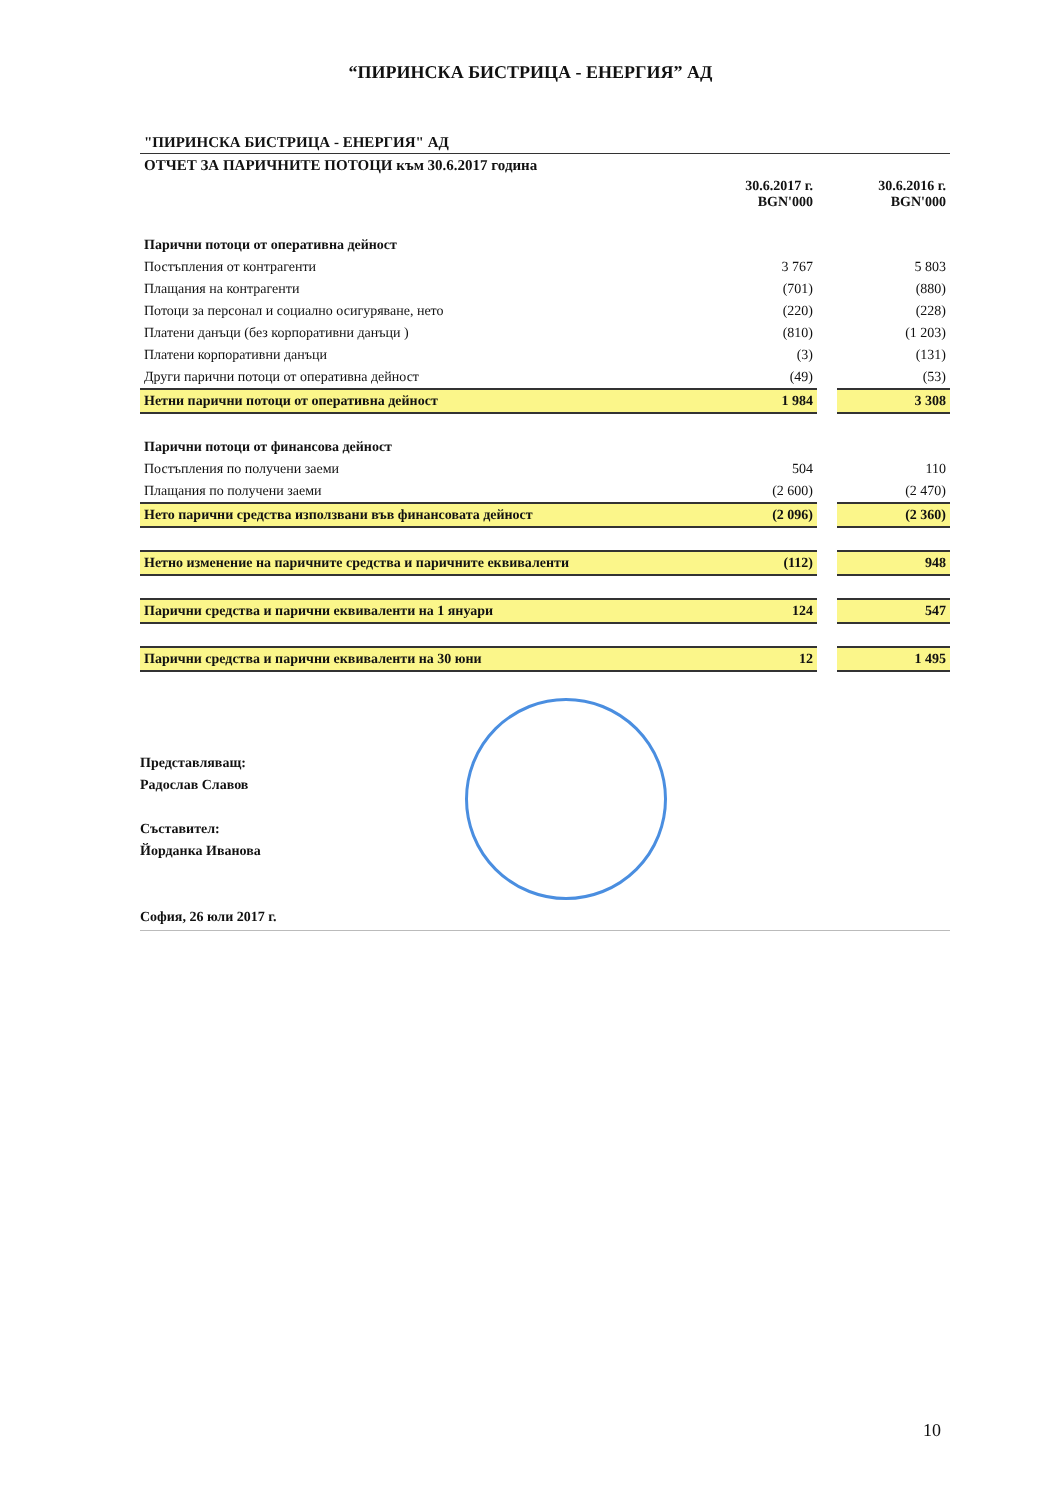“ПИРИНСКА БИСТРИЦА - ЕНЕРГИЯ” АД
| "ПИРИНСКА БИСТРИЦА - ЕНЕРГИЯ" АД | | | |
| ОТЧЕТ ЗА ПАРИЧНИТЕ ПОТОЦИ към 30.6.2017 година | | | |
| | 30.6.2017 г. BGN'000 | | 30.6.2016 г. BGN'000 |
| Парични потоци от оперативна дейност | | | |
| Постъпления от контрагенти | 3 767 | | 5 803 |
| Плащания на контрагенти | (701) | | (880) |
| Потоци за персонал и социално осигуряване, нето | (220) | | (228) |
| Платени данъци (без корпоративни данъци ) | (810) | | (1 203) |
| Платени корпоративни данъци | (3) | | (131) |
| Други парични потоци от оперативна дейност | (49) | | (53) |
| Нетни парични потоци от оперативна дейност | 1 984 | | 3 308 |
| Парични потоци от финансова дейност | | | |
| Постъпления по получени заеми | 504 | | 110 |
| Плащания по получени заеми | (2 600) | | (2 470) |
| Нето парични средства използвани във финансовата дейност | (2 096) | | (2 360) |
| Нетно изменение на паричните средства и паричните еквиваленти | (112) | | 948 |
| Парични средства и парични еквиваленти на 1 януари | 124 | | 547 |
| Парични средства и парични еквиваленти на 30 юни | 12 | | 1 495 |
Представляващ:
Радослав Славов
Съставител:
Йорданка Иванова
София, 26 юли 2017 г.
10